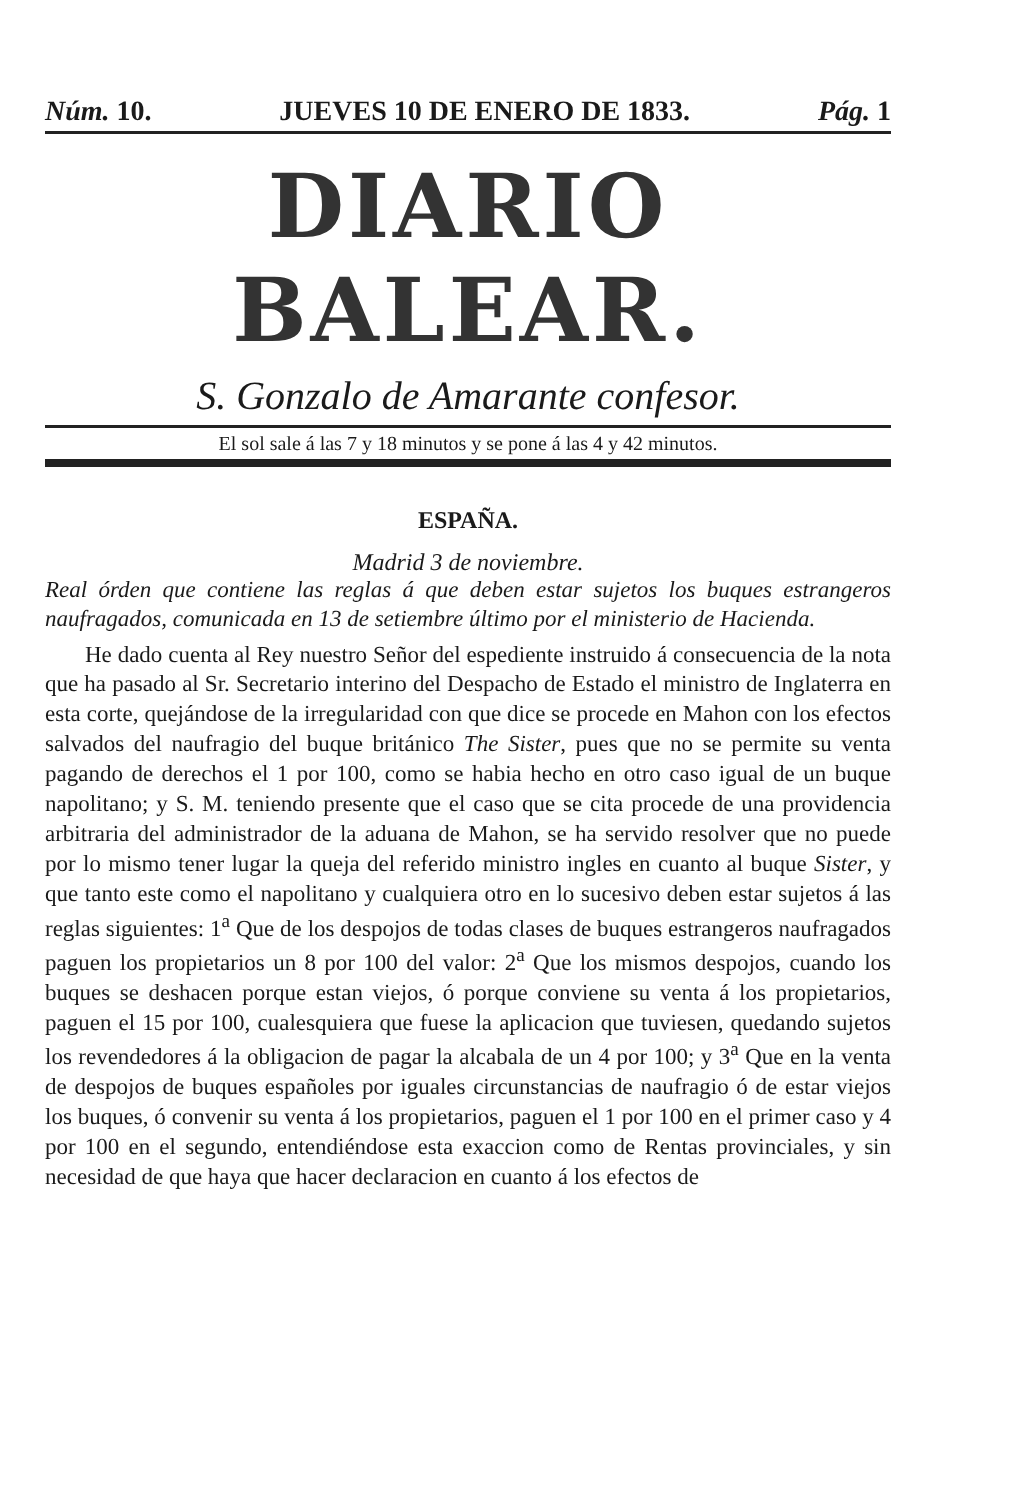Núm. 10. JUEVES 10 DE ENERO DE 1833. Pág. 1
DIARIO BALEAR.
S. Gonzalo de Amarante confesor.
El sol sale á las 7 y 18 minutos y se pone á las 4 y 42 minutos.
ESPAÑA.
Madrid 3 de noviembre.
Real órden que contiene las reglas á que deben estar sujetos los buques estrangeros naufragados, comunicada en 13 de setiembre último por el ministerio de Hacienda.
He dado cuenta al Rey nuestro Señor del espediente instruido á consecuencia de la nota que ha pasado al Sr. Secretario interino del Despacho de Estado el ministro de Inglaterra en esta corte, quejándose de la irregularidad con que dice se procede en Mahon con los efectos salvados del naufragio del buque británico The Sister, pues que no se permite su venta pagando de derechos el 1 por 100, como se habia hecho en otro caso igual de un buque napolitano; y S. M. teniendo presente que el caso que se cita procede de una providencia arbitraria del administrador de la aduana de Mahon, se ha servido resolver que no puede por lo mismo tener lugar la queja del referido ministro ingles en cuanto al buque Sister, y que tanto este como el napolitano y cualquiera otro en lo sucesivo deben estar sujetos á las reglas siguientes: 1<sup>a</sup> Que de los despojos de todas clases de buques estrangeros naufragados paguen los propietarios un 8 por 100 del valor: 2<sup>a</sup> Que los mismos despojos, cuando los buques se deshacen porque estan viejos, ó porque conviene su venta á los propietarios, paguen el 15 por 100, cualesquiera que fuese la aplicacion que tuviesen, quedando sujetos los revendedores á la obligacion de pagar la alcabala de un 4 por 100; y 3<sup>a</sup> Que en la venta de despojos de buques españoles por iguales circunstancias de naufragio ó de estar viejos los buques, ó convenir su venta á los propietarios, paguen el 1 por 100 en el primer caso y 4 por 100 en el segundo, entendiéndose esta exaccion como de Rentas provinciales, y sin necesidad de que haya que hacer declaracion en cuanto á los efectos de